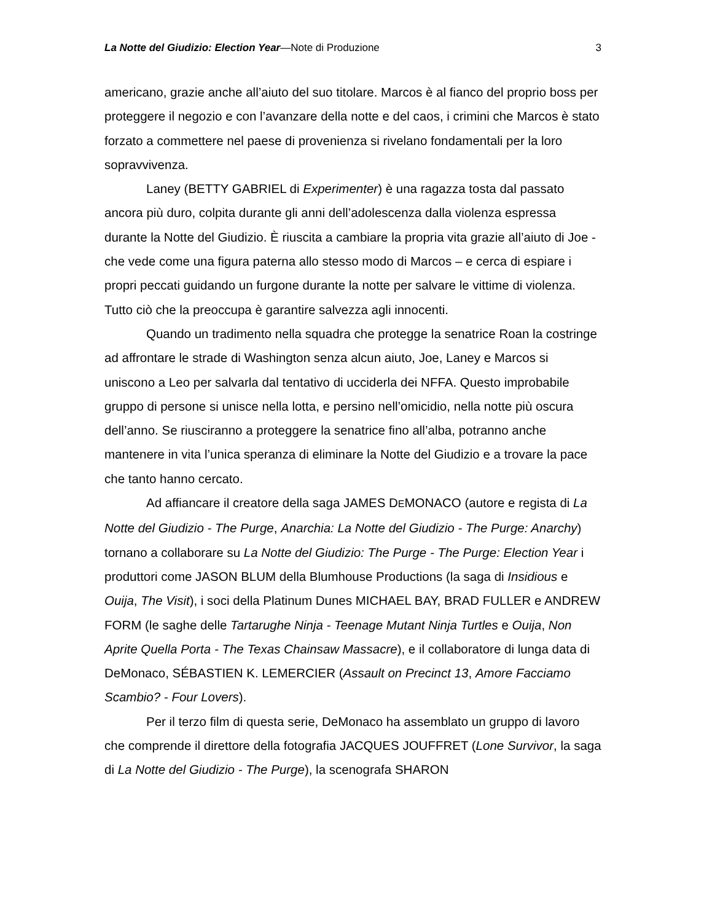La Notte del Giudizio: Election Year—Note di Produzione 3
americano, grazie anche all’aiuto del suo titolare. Marcos è al fianco del proprio boss per proteggere il negozio e con l’avanzare della notte e del caos, i crimini che Marcos è stato forzato a commettere nel paese di provenienza si rivelano fondamentali per la loro sopravvivenza.
Laney (BETTY GABRIEL di Experimenter) è una ragazza tosta dal passato ancora più duro, colpita durante gli anni dell’adolescenza dalla violenza espressa durante la Notte del Giudizio. È riuscita a cambiare la propria vita grazie all’aiuto di Joe - che vede come una figura paterna allo stesso modo di Marcos – e cerca di espiare i propri peccati guidando un furgone durante la notte per salvare le vittime di violenza. Tutto ciò che la preoccupa è garantire salvezza agli innocenti.
Quando un tradimento nella squadra che protegge la senatrice Roan la costringe ad affrontare le strade di Washington senza alcun aiuto, Joe, Laney e Marcos si uniscono a Leo per salvarla dal tentativo di ucciderla dei NFFA. Questo improbabile gruppo di persone si unisce nella lotta, e persino nell’omicidio, nella notte più oscura dell’anno. Se riusciranno a proteggere la senatrice fino all’alba, potranno anche mantenere in vita l’unica speranza di eliminare la Notte del Giudizio e a trovare la pace che tanto hanno cercato.
Ad affiancare il creatore della saga JAMES DEMONACO (autore e regista di La Notte del Giudizio - The Purge, Anarchia: La Notte del Giudizio - The Purge: Anarchy) tornano a collaborare su La Notte del Giudizio: The Purge - The Purge: Election Year i produttori come JASON BLUM della Blumhouse Productions (la saga di Insidious e Ouija, The Visit), i soci della Platinum Dunes MICHAEL BAY, BRAD FULLER e ANDREW FORM (le saghe delle Tartarughe Ninja - Teenage Mutant Ninja Turtles e Ouija, Non Aprite Quella Porta - The Texas Chainsaw Massacre), e il collaboratore di lunga data di DeMonaco, SÉBASTIEN K. LEMERCIER (Assault on Precinct 13, Amore Facciamo Scambio? - Four Lovers).
Per il terzo film di questa serie, DeMonaco ha assemblato un gruppo di lavoro che comprende il direttore della fotografia JACQUES JOUFFRET (Lone Survivor, la saga di La Notte del Giudizio - The Purge), la scenografa SHARON